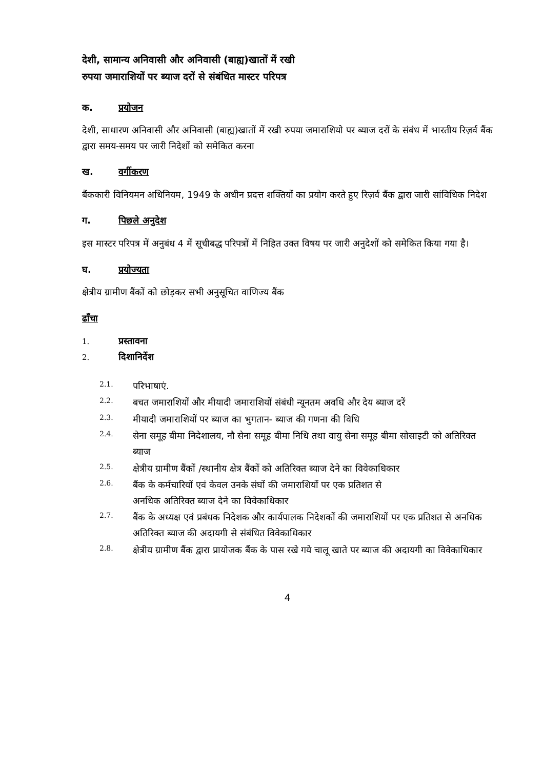देशी, सामान्य अनिवासी और अनिवासी (बाह्य)खातों में रखी
रुपया जमाराशियों पर ब्याज दरों से संबंधित मास्टर परिपत्र
क. प्रयोजन
देशी, साधारण अनिवासी और अनिवासी (बाह्य)खातों में रखी रुपया जमाराशियो पर ब्याज दरों के संबंध में भारतीय रिज़र्व बैंक द्वारा समय-समय पर जारी निदेशों को समेकित करना
ख. वर्गीकरण
बैंककारी विनियमन अधिनियम, 1949 के अधीन प्रदत्त शक्तियों का प्रयोग करते हुए रिज़र्व बैंक द्वारा जारी सांविधिक निदेश
ग. पिछले अनुदेश
इस मास्टर परिपत्र में अनुबंध 4 में सूचीबद्ध परिपत्रों में निहित उक्त विषय पर जारी अनुदेशों को समेकित किया गया है।
घ. प्रयोज्यता
क्षेत्रीय ग्रामीण बैंकों को छोड़कर सभी अनुसूचित वाणिज्य बैंक
ढाँचा
1. प्रस्तावना
2. दिशानिर्देश
2.1. परिभाषाएं.
2.2. बचत जमाराशियों और मीयादी जमाराशियों संबंधी न्यूनतम अवधि और देय ब्याज दरें
2.3. मीयादी जमाराशियों पर ब्याज का भुगतान- ब्याज की गणना की विधि
2.4. सेना समूह बीमा निदेशालय, नौ सेना समूह बीमा निधि तथा वायु सेना समूह बीमा सोसाइटी को अतिरिक्त ब्याज
2.5. क्षेत्रीय ग्रामीण बैंकों /स्थानीय क्षेत्र बैंकों को अतिरिक्त ब्याज देने का विवेकाधिकार
2.6. बैंक के कर्मचारियों एवं केवल उनके संघों की जमाराशियों पर एक प्रतिशत से
अनधिक अतिरिक्त ब्याज देने का विवेकाधिकार
2.7. बैंक के अध्यक्ष एवं प्रबंधक निदेशक और कार्यपालक निदेशकों की जमाराशियों पर एक प्रतिशत से अनधिक अतिरिक्त ब्याज की अदायगी से संबंधित विवेकाधिकार
2.8. क्षेत्रीय ग्रामीण बैंक द्वारा प्रायोजक बैंक के पास रखे गये चालू खाते पर ब्याज की अदायगी का विवेकाधिकार
4